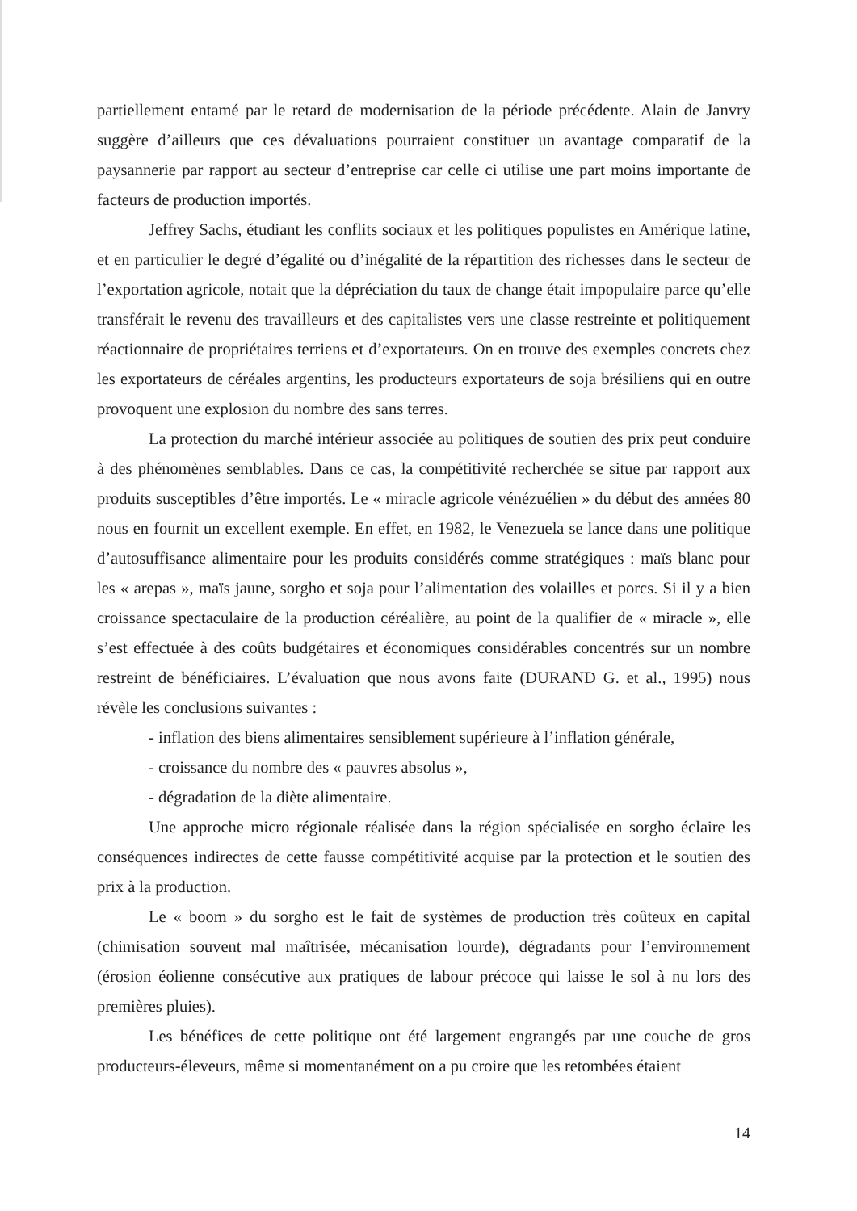partiellement entamé par le retard de modernisation de la période précédente. Alain de Janvry suggère d’ailleurs que ces dévaluations pourraient constituer un avantage comparatif de la paysannerie par rapport au secteur d’entreprise car celle ci utilise une part moins importante de facteurs de production importés.
Jeffrey Sachs, étudiant les conflits sociaux et les politiques populistes en Amérique latine, et en particulier le degré d’égalité ou d’inégalité de la répartition des richesses dans le secteur de l’exportation agricole, notait que la dépréciation du taux de change était impopulaire parce qu’elle transférait le revenu des travailleurs et des capitalistes vers une classe restreinte et politiquement réactionnaire de propriétaires terriens et d’exportateurs. On en trouve des exemples concrets chez les exportateurs de céréales argentins, les producteurs exportateurs de soja brésiliens qui en outre provoquent une explosion du nombre des sans terres.
La protection du marché intérieur associée au politiques de soutien des prix peut conduire à des phénomènes semblables. Dans ce cas, la compétitivité recherchée se situe par rapport aux produits susceptibles d’être importés. Le « miracle agricole vénézuélien » du début des années 80 nous en fournit un excellent exemple. En effet, en 1982, le Venezuela se lance dans une politique d’autosuffisance alimentaire pour les produits considérés comme stratégiques : maïs blanc pour les « arepas », maïs jaune, sorgho et soja pour l’alimentation des volailles et porcs. Si il y a bien croissance spectaculaire de la production céréalière, au point de la qualifier de « miracle », elle s’est effectuée à des coûts budgétaires et économiques considérables concentrés sur un nombre restreint de bénéficiaires. L’évaluation que nous avons faite (DURAND G. et al., 1995) nous révèle les conclusions suivantes :
- inflation des biens alimentaires sensiblement supérieure à l’inflation générale,
- croissance du nombre des « pauvres absolus »,
- dégradation de la diète alimentaire.
Une approche micro régionale réalisée dans la région spécialisée en sorgho éclaire les conséquences indirectes de cette fausse compétitivité acquise par la protection et le soutien des prix à la production.
Le « boom » du sorgho est le fait de systèmes de production très coûteux en capital (chimisation souvent mal maîtrisée, mécanisation lourde), dégradants pour l’environnement (érosion éolienne consécutive aux pratiques de labour précoce qui laisse le sol à nu lors des premières pluies).
Les bénéfices de cette politique ont été largement engrangés par une couche de gros producteurs-éleveurs, même si momentanément on a pu croire que les retombées étaient
14